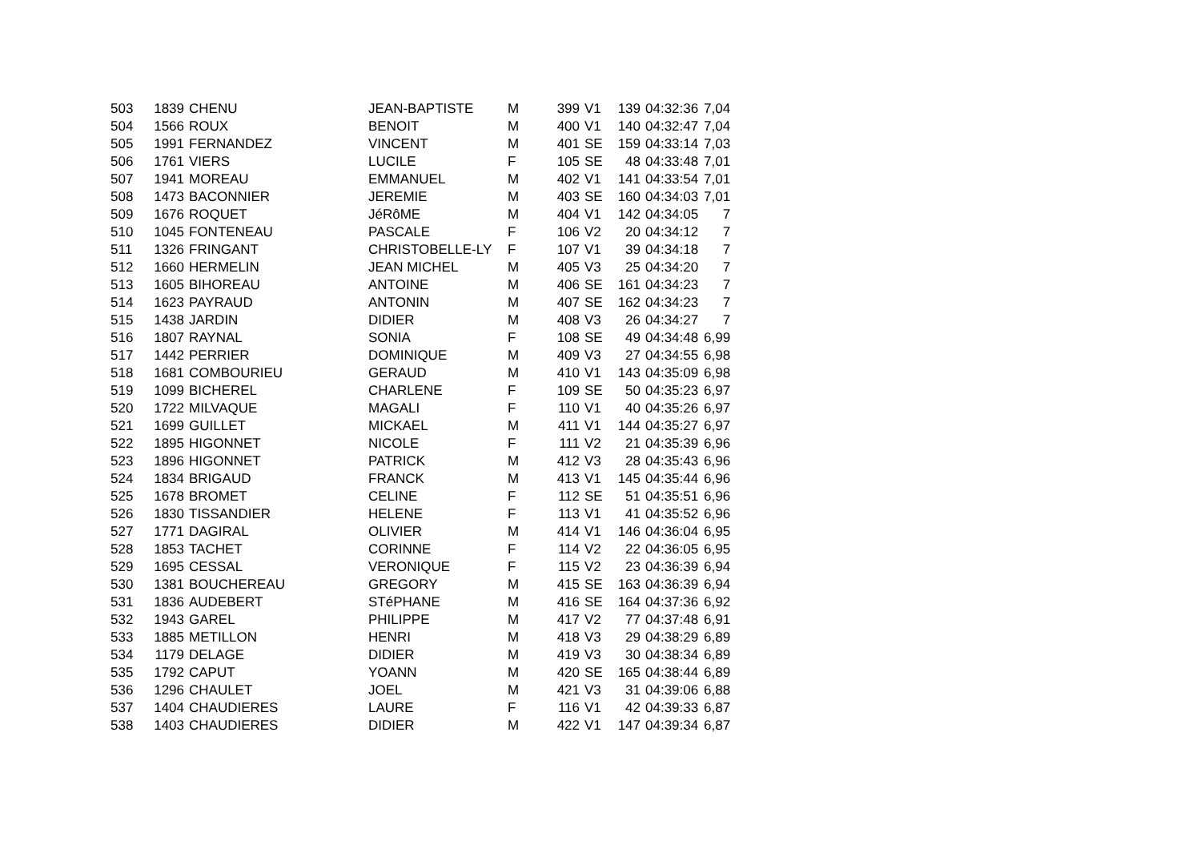| 503 | 1839 | CHENU | JEAN-BAPTISTE | M | 399 | V1 | 139 | 04:32:36 | 7,04 |
| 504 | 1566 | ROUX | BENOIT | M | 400 | V1 | 140 | 04:32:47 | 7,04 |
| 505 | 1991 | FERNANDEZ | VINCENT | M | 401 | SE | 159 | 04:33:14 | 7,03 |
| 506 | 1761 | VIERS | LUCILE | F | 105 | SE | 48 | 04:33:48 | 7,01 |
| 507 | 1941 | MOREAU | EMMANUEL | M | 402 | V1 | 141 | 04:33:54 | 7,01 |
| 508 | 1473 | BACONNIER | JEREMIE | M | 403 | SE | 160 | 04:34:03 | 7,01 |
| 509 | 1676 | ROQUET | JéRôME | M | 404 | V1 | 142 | 04:34:05 | 7 |
| 510 | 1045 | FONTENEAU | PASCALE | F | 106 | V2 | 20 | 04:34:12 | 7 |
| 511 | 1326 | FRINGANT | CHRISTOBELLE-LY | F | 107 | V1 | 39 | 04:34:18 | 7 |
| 512 | 1660 | HERMELIN | JEAN MICHEL | M | 405 | V3 | 25 | 04:34:20 | 7 |
| 513 | 1605 | BIHOREAU | ANTOINE | M | 406 | SE | 161 | 04:34:23 | 7 |
| 514 | 1623 | PAYRAUD | ANTONIN | M | 407 | SE | 162 | 04:34:23 | 7 |
| 515 | 1438 | JARDIN | DIDIER | M | 408 | V3 | 26 | 04:34:27 | 7 |
| 516 | 1807 | RAYNAL | SONIA | F | 108 | SE | 49 | 04:34:48 | 6,99 |
| 517 | 1442 | PERRIER | DOMINIQUE | M | 409 | V3 | 27 | 04:34:55 | 6,98 |
| 518 | 1681 | COMBOURIEU | GERAUD | M | 410 | V1 | 143 | 04:35:09 | 6,98 |
| 519 | 1099 | BICHEREL | CHARLENE | F | 109 | SE | 50 | 04:35:23 | 6,97 |
| 520 | 1722 | MILVAQUE | MAGALI | F | 110 | V1 | 40 | 04:35:26 | 6,97 |
| 521 | 1699 | GUILLET | MICKAEL | M | 411 | V1 | 144 | 04:35:27 | 6,97 |
| 522 | 1895 | HIGONNET | NICOLE | F | 111 | V2 | 21 | 04:35:39 | 6,96 |
| 523 | 1896 | HIGONNET | PATRICK | M | 412 | V3 | 28 | 04:35:43 | 6,96 |
| 524 | 1834 | BRIGAUD | FRANCK | M | 413 | V1 | 145 | 04:35:44 | 6,96 |
| 525 | 1678 | BROMET | CELINE | F | 112 | SE | 51 | 04:35:51 | 6,96 |
| 526 | 1830 | TISSANDIER | HELENE | F | 113 | V1 | 41 | 04:35:52 | 6,96 |
| 527 | 1771 | DAGIRAL | OLIVIER | M | 414 | V1 | 146 | 04:36:04 | 6,95 |
| 528 | 1853 | TACHET | CORINNE | F | 114 | V2 | 22 | 04:36:05 | 6,95 |
| 529 | 1695 | CESSAL | VERONIQUE | F | 115 | V2 | 23 | 04:36:39 | 6,94 |
| 530 | 1381 | BOUCHEREAU | GREGORY | M | 415 | SE | 163 | 04:36:39 | 6,94 |
| 531 | 1836 | AUDEBERT | STéPHANE | M | 416 | SE | 164 | 04:37:36 | 6,92 |
| 532 | 1943 | GAREL | PHILIPPE | M | 417 | V2 | 77 | 04:37:48 | 6,91 |
| 533 | 1885 | METILLON | HENRI | M | 418 | V3 | 29 | 04:38:29 | 6,89 |
| 534 | 1179 | DELAGE | DIDIER | M | 419 | V3 | 30 | 04:38:34 | 6,89 |
| 535 | 1792 | CAPUT | YOANN | M | 420 | SE | 165 | 04:38:44 | 6,89 |
| 536 | 1296 | CHAULET | JOEL | M | 421 | V3 | 31 | 04:39:06 | 6,88 |
| 537 | 1404 | CHAUDIERES | LAURE | F | 116 | V1 | 42 | 04:39:33 | 6,87 |
| 538 | 1403 | CHAUDIERES | DIDIER | M | 422 | V1 | 147 | 04:39:34 | 6,87 |